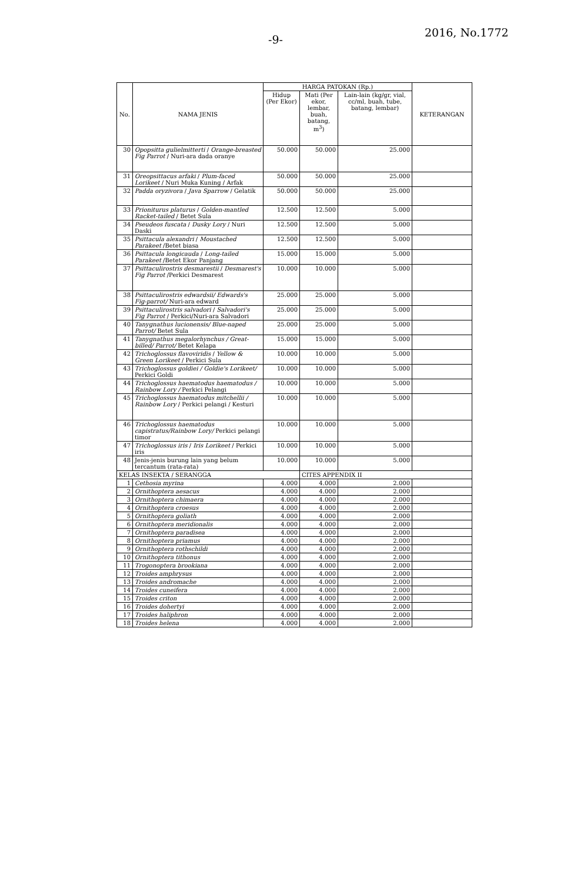-9-
2016, No.1772
| No. | NAMA JENIS | HARGA PATOKAN (Rp.) | | | KETERANGAN |
| --- | --- | --- | --- | --- | --- |
| | | Hidup (Per Ekor) | Mati (Per ekor, lembar, buah, batang, m<sup>3</sup>) | Lain-lain (kg/gr, vial, cc/ml, buah, tube, batang, lembar) | |
| 30 | Opopsitta gulielmitterti / Orange-breasted Fig Parrot / Nuri-ara dada oranye | 50.000 | 50.000 | 25.000 | |
| 31 | Oreopsittacus arfaki / Plum-faced Lorikeet / Nuri Muka Kuning / Arfak | 50.000 | 50.000 | 25.000 | |
| 32 | Padda oryzivora / Java Sparrow / Gelatik | 50.000 | 50.000 | 25.000 | |
| 33 | Prioniturus platurus / Golden-mantled Racket-tailed / Betet Sula | 12.500 | 12.500 | 5.000 | |
| 34 | Pseudeos fuscata / Dusky Lory / Nuri Daski | 12.500 | 12.500 | 5.000 | |
| 35 | Psittacula alexandri / Moustached Parakeet /Betet biasa | 12.500 | 12.500 | 5.000 | |
| 36 | Psittacula longicauda / Long-tailed Parakeet /Betet Ekor Panjang | 15.000 | 15.000 | 5.000 | |
| 37 | Psittaculirostris desmarestii / Desmarest's Fig Parrot /Perkici Desmarest | 10.000 | 10.000 | 5.000 | |
| 38 | Psittaculirostris edwardsii/ Edwards's Fig-parrot/ Nuri-ara edward | 25.000 | 25.000 | 5.000 | |
| 39 | Psittaculirostris salvadori / Salvadori's Fig Parrot / Perkici/Nuri-ara Salvadori | 25.000 | 25.000 | 5.000 | |
| 40 | Tanygnathus lucionensis/ Blue-naped Parrot/ Betet Sula | 25.000 | 25.000 | 5.000 | |
| 41 | Tanygnathus megalorhynchus / Great-billed/ Parrot/ Betet Kelapa | 15.000 | 15.000 | 5.000 | |
| 42 | Trichoglossus flavoviridis / Yellow & Green Lorikeet / Perkici Sula | 10.000 | 10.000 | 5.000 | |
| 43 | Trichoglossus goldiei / Goldie's Lorikeet/ Perkici Goldi | 10.000 | 10.000 | 5.000 | |
| 44 | Trichoglossus haematodus haematodus / Rainbow Lory / Perkici Pelangi | 10.000 | 10.000 | 5.000 | |
| 45 | Trichoglossus haematodus mitchellii / Rainbow Lory / Perkici pelangi / Kesturi | 10.000 | 10.000 | 5.000 | |
| 46 | Trichoglossus haematodus capistratus/Rainbow Lory/ Perkici pelangi timor | 10.000 | 10.000 | 5.000 | |
| 47 | Trichoglossus iris / Iris Lorikeet / Perkici iris | 10.000 | 10.000 | 5.000 | |
| 48 | Jenis-jenis burung lain yang belum tercantum (rata-rata) | 10.000 | 10.000 | 5.000 | |
| KELAS INSEKTA / SERANGGA | | | CITES APPENDIX II | | |
| 1 | Cethosia myrina | 4.000 | 4.000 | 2.000 | |
| 2 | Ornithoptera aesacus | 4.000 | 4.000 | 2.000 | |
| 3 | Ornithoptera chimaera | 4.000 | 4.000 | 2.000 | |
| 4 | Ornithoptera croesus | 4.000 | 4.000 | 2.000 | |
| 5 | Ornithoptera goliath | 4.000 | 4.000 | 2.000 | |
| 6 | Ornithoptera meridionalis | 4.000 | 4.000 | 2.000 | |
| 7 | Ornithoptera paradisea | 4.000 | 4.000 | 2.000 | |
| 8 | Ornithoptera priamus | 4.000 | 4.000 | 2.000 | |
| 9 | Ornithoptera rothschildi | 4.000 | 4.000 | 2.000 | |
| 10 | Ornithoptera tithonus | 4.000 | 4.000 | 2.000 | |
| 11 | Trogonoptera brookiana | 4.000 | 4.000 | 2.000 | |
| 12 | Troides amphrysus | 4.000 | 4.000 | 2.000 | |
| 13 | Troides andromache | 4.000 | 4.000 | 2.000 | |
| 14 | Troides cuneifera | 4.000 | 4.000 | 2.000 | |
| 15 | Troides criton | 4.000 | 4.000 | 2.000 | |
| 16 | Troides dohertyi | 4.000 | 4.000 | 2.000 | |
| 17 | Troides haliphron | 4.000 | 4.000 | 2.000 | |
| 18 | Troides helena | 4.000 | 4.000 | 2.000 | |